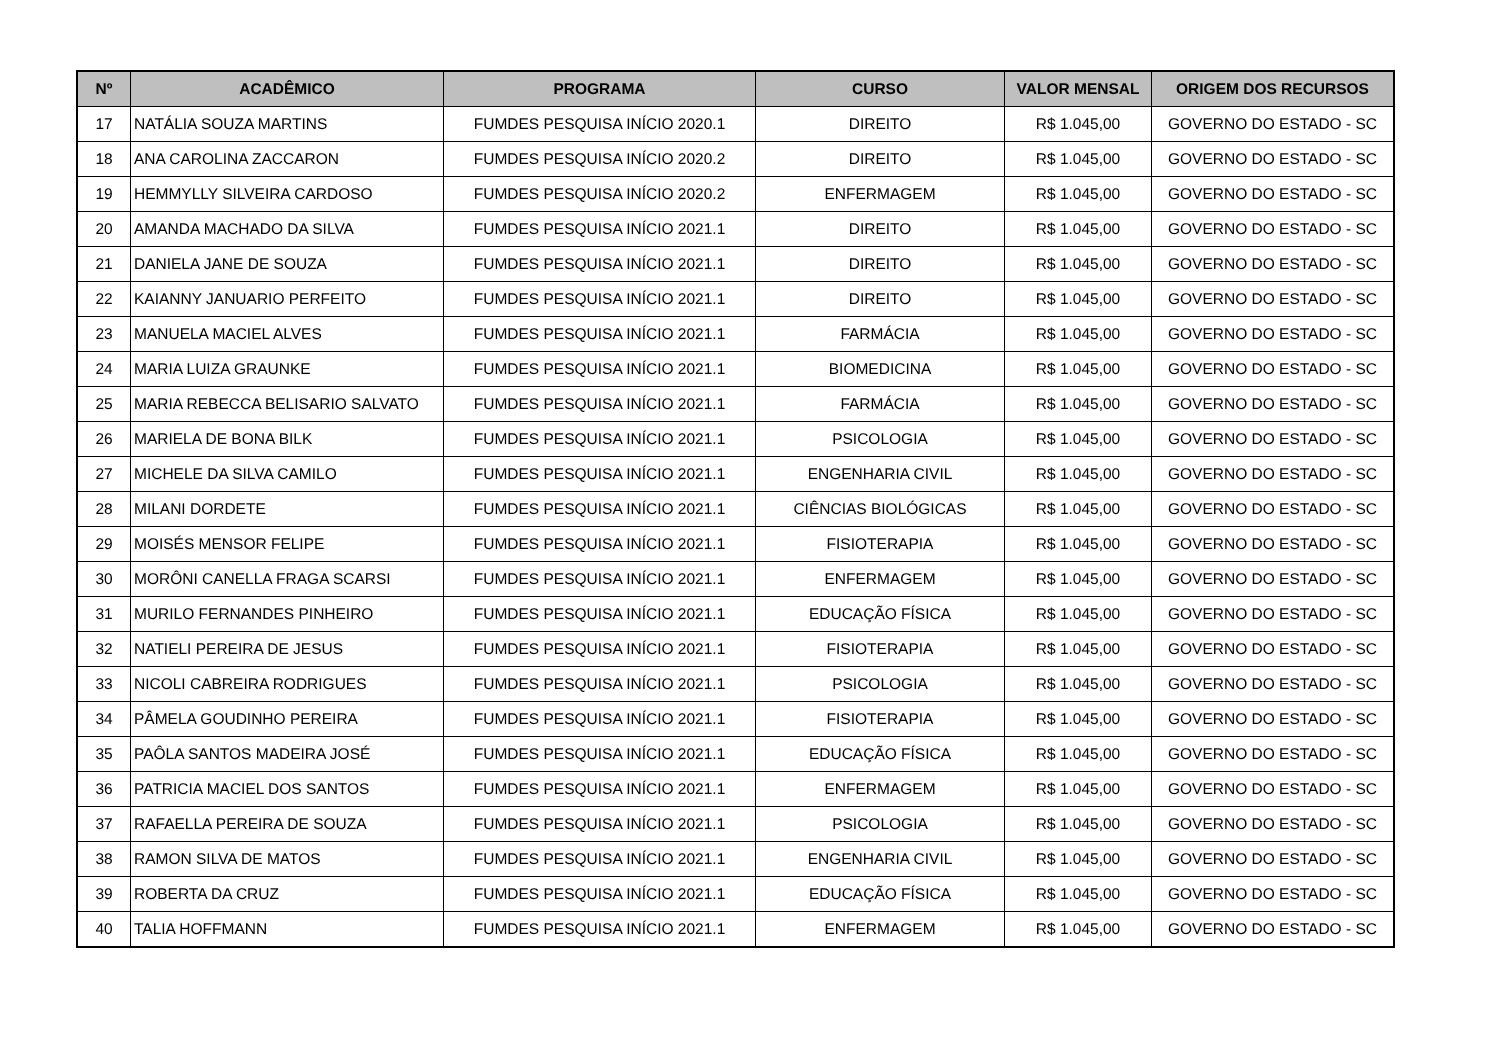| Nº | ACADÊMICO | PROGRAMA | CURSO | VALOR MENSAL | ORIGEM DOS RECURSOS |
| --- | --- | --- | --- | --- | --- |
| 17 | NATÁLIA SOUZA MARTINS | FUMDES PESQUISA INÍCIO 2020.1 | DIREITO | R$ 1.045,00 | GOVERNO DO ESTADO - SC |
| 18 | ANA CAROLINA ZACCARON | FUMDES PESQUISA INÍCIO 2020.2 | DIREITO | R$ 1.045,00 | GOVERNO DO ESTADO - SC |
| 19 | HEMMYLLY SILVEIRA CARDOSO | FUMDES PESQUISA INÍCIO 2020.2 | ENFERMAGEM | R$ 1.045,00 | GOVERNO DO ESTADO - SC |
| 20 | AMANDA MACHADO DA SILVA | FUMDES PESQUISA INÍCIO 2021.1 | DIREITO | R$ 1.045,00 | GOVERNO DO ESTADO - SC |
| 21 | DANIELA JANE DE SOUZA | FUMDES PESQUISA INÍCIO 2021.1 | DIREITO | R$ 1.045,00 | GOVERNO DO ESTADO - SC |
| 22 | KAIANNY JANUARIO PERFEITO | FUMDES PESQUISA INÍCIO 2021.1 | DIREITO | R$ 1.045,00 | GOVERNO DO ESTADO - SC |
| 23 | MANUELA MACIEL ALVES | FUMDES PESQUISA INÍCIO 2021.1 | FARMÁCIA | R$ 1.045,00 | GOVERNO DO ESTADO - SC |
| 24 | MARIA LUIZA GRAUNKE | FUMDES PESQUISA INÍCIO 2021.1 | BIOMEDICINA | R$ 1.045,00 | GOVERNO DO ESTADO - SC |
| 25 | MARIA REBECCA BELISARIO SALVATO | FUMDES PESQUISA INÍCIO 2021.1 | FARMÁCIA | R$ 1.045,00 | GOVERNO DO ESTADO - SC |
| 26 | MARIELA DE BONA BILK | FUMDES PESQUISA INÍCIO 2021.1 | PSICOLOGIA | R$ 1.045,00 | GOVERNO DO ESTADO - SC |
| 27 | MICHELE DA SILVA CAMILO | FUMDES PESQUISA INÍCIO 2021.1 | ENGENHARIA CIVIL | R$ 1.045,00 | GOVERNO DO ESTADO - SC |
| 28 | MILANI DORDETE | FUMDES PESQUISA INÍCIO 2021.1 | CIÊNCIAS BIOLÓGICAS | R$ 1.045,00 | GOVERNO DO ESTADO - SC |
| 29 | MOISÉS MENSOR FELIPE | FUMDES PESQUISA INÍCIO 2021.1 | FISIOTERAPIA | R$ 1.045,00 | GOVERNO DO ESTADO - SC |
| 30 | MORÔNI CANELLA FRAGA SCARSI | FUMDES PESQUISA INÍCIO 2021.1 | ENFERMAGEM | R$ 1.045,00 | GOVERNO DO ESTADO - SC |
| 31 | MURILO FERNANDES PINHEIRO | FUMDES PESQUISA INÍCIO 2021.1 | EDUCAÇÃO FÍSICA | R$ 1.045,00 | GOVERNO DO ESTADO - SC |
| 32 | NATIELI PEREIRA DE JESUS | FUMDES PESQUISA INÍCIO 2021.1 | FISIOTERAPIA | R$ 1.045,00 | GOVERNO DO ESTADO - SC |
| 33 | NICOLI CABREIRA RODRIGUES | FUMDES PESQUISA INÍCIO 2021.1 | PSICOLOGIA | R$ 1.045,00 | GOVERNO DO ESTADO - SC |
| 34 | PÂMELA GOUDINHO PEREIRA | FUMDES PESQUISA INÍCIO 2021.1 | FISIOTERAPIA | R$ 1.045,00 | GOVERNO DO ESTADO - SC |
| 35 | PAÔLA SANTOS MADEIRA JOSÉ | FUMDES PESQUISA INÍCIO 2021.1 | EDUCAÇÃO FÍSICA | R$ 1.045,00 | GOVERNO DO ESTADO - SC |
| 36 | PATRICIA MACIEL DOS SANTOS | FUMDES PESQUISA INÍCIO 2021.1 | ENFERMAGEM | R$ 1.045,00 | GOVERNO DO ESTADO - SC |
| 37 | RAFAELLA PEREIRA DE SOUZA | FUMDES PESQUISA INÍCIO 2021.1 | PSICOLOGIA | R$ 1.045,00 | GOVERNO DO ESTADO - SC |
| 38 | RAMON SILVA DE MATOS | FUMDES PESQUISA INÍCIO 2021.1 | ENGENHARIA CIVIL | R$ 1.045,00 | GOVERNO DO ESTADO - SC |
| 39 | ROBERTA DA CRUZ | FUMDES PESQUISA INÍCIO 2021.1 | EDUCAÇÃO FÍSICA | R$ 1.045,00 | GOVERNO DO ESTADO - SC |
| 40 | TALIA HOFFMANN | FUMDES PESQUISA INÍCIO 2021.1 | ENFERMAGEM | R$ 1.045,00 | GOVERNO DO ESTADO - SC |